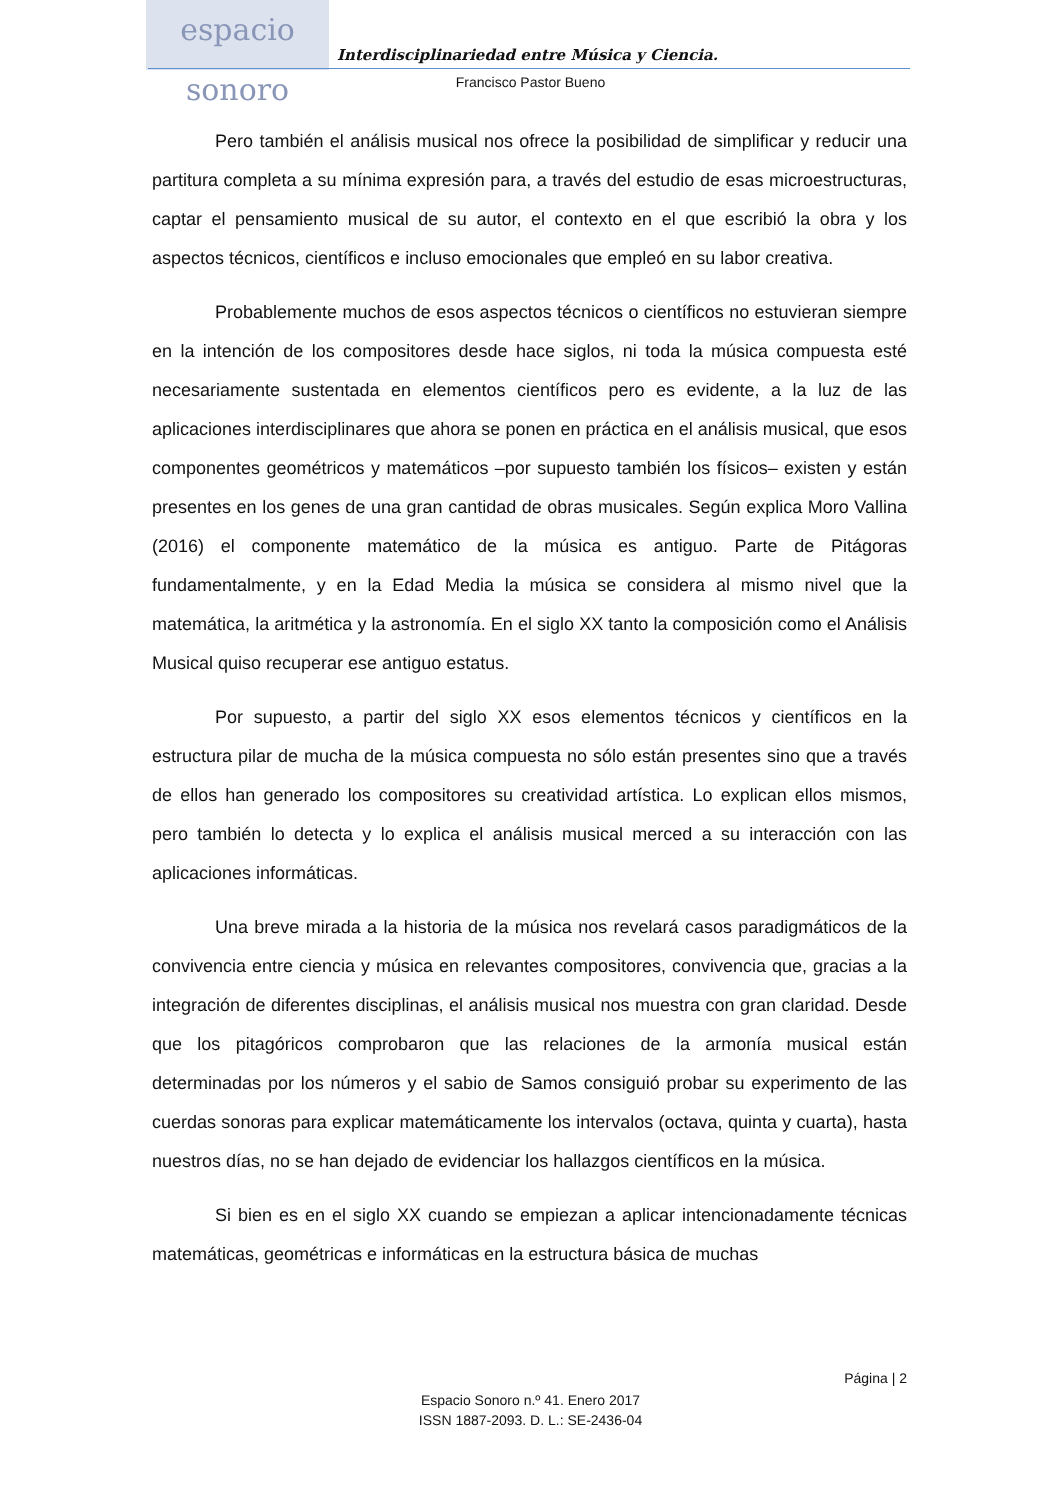espacio sonoro
Interdisciplinariedad entre Música y Ciencia.
Francisco Pastor Bueno
Pero también el análisis musical nos ofrece la posibilidad de simplificar y reducir una partitura completa a su mínima expresión para, a través del estudio de esas microestructuras, captar el pensamiento musical de su autor, el contexto en el que escribió la obra y los aspectos técnicos, científicos e incluso emocionales que empleó en su labor creativa.
Probablemente muchos de esos aspectos técnicos o científicos no estuvieran siempre en la intención de los compositores desde hace siglos, ni toda la música compuesta esté necesariamente sustentada en elementos científicos pero es evidente, a la luz de las aplicaciones interdisciplinares que ahora se ponen en práctica en el análisis musical, que esos componentes geométricos y matemáticos –por supuesto también los físicos– existen y están presentes en los genes de una gran cantidad de obras musicales. Según explica Moro Vallina (2016) el componente matemático de la música es antiguo. Parte de Pitágoras fundamentalmente, y en la Edad Media la música se considera al mismo nivel que la matemática, la aritmética y la astronomía. En el siglo XX tanto la composición como el Análisis Musical quiso recuperar ese antiguo estatus.
Por supuesto, a partir del siglo XX esos elementos técnicos y científicos en la estructura pilar de mucha de la música compuesta no sólo están presentes sino que a través de ellos han generado los compositores su creatividad artística. Lo explican ellos mismos, pero también lo detecta y lo explica el análisis musical merced a su interacción con las aplicaciones informáticas.
Una breve mirada a la historia de la música nos revelará casos paradigmáticos de la convivencia entre ciencia y música en relevantes compositores, convivencia que, gracias a la integración de diferentes disciplinas, el análisis musical nos muestra con gran claridad. Desde que los pitagóricos comprobaron que las relaciones de la armonía musical están determinadas por los números y el sabio de Samos consiguió probar su experimento de las cuerdas sonoras para explicar matemáticamente los intervalos (octava, quinta y cuarta), hasta nuestros días, no se han dejado de evidenciar los hallazgos científicos en la música.
Si bien es en el siglo XX cuando se empiezan a aplicar intencionadamente técnicas matemáticas, geométricas e informáticas en la estructura básica de muchas
Página | 2
Espacio Sonoro n.º 41. Enero 2017
ISSN 1887-2093. D. L.: SE-2436-04